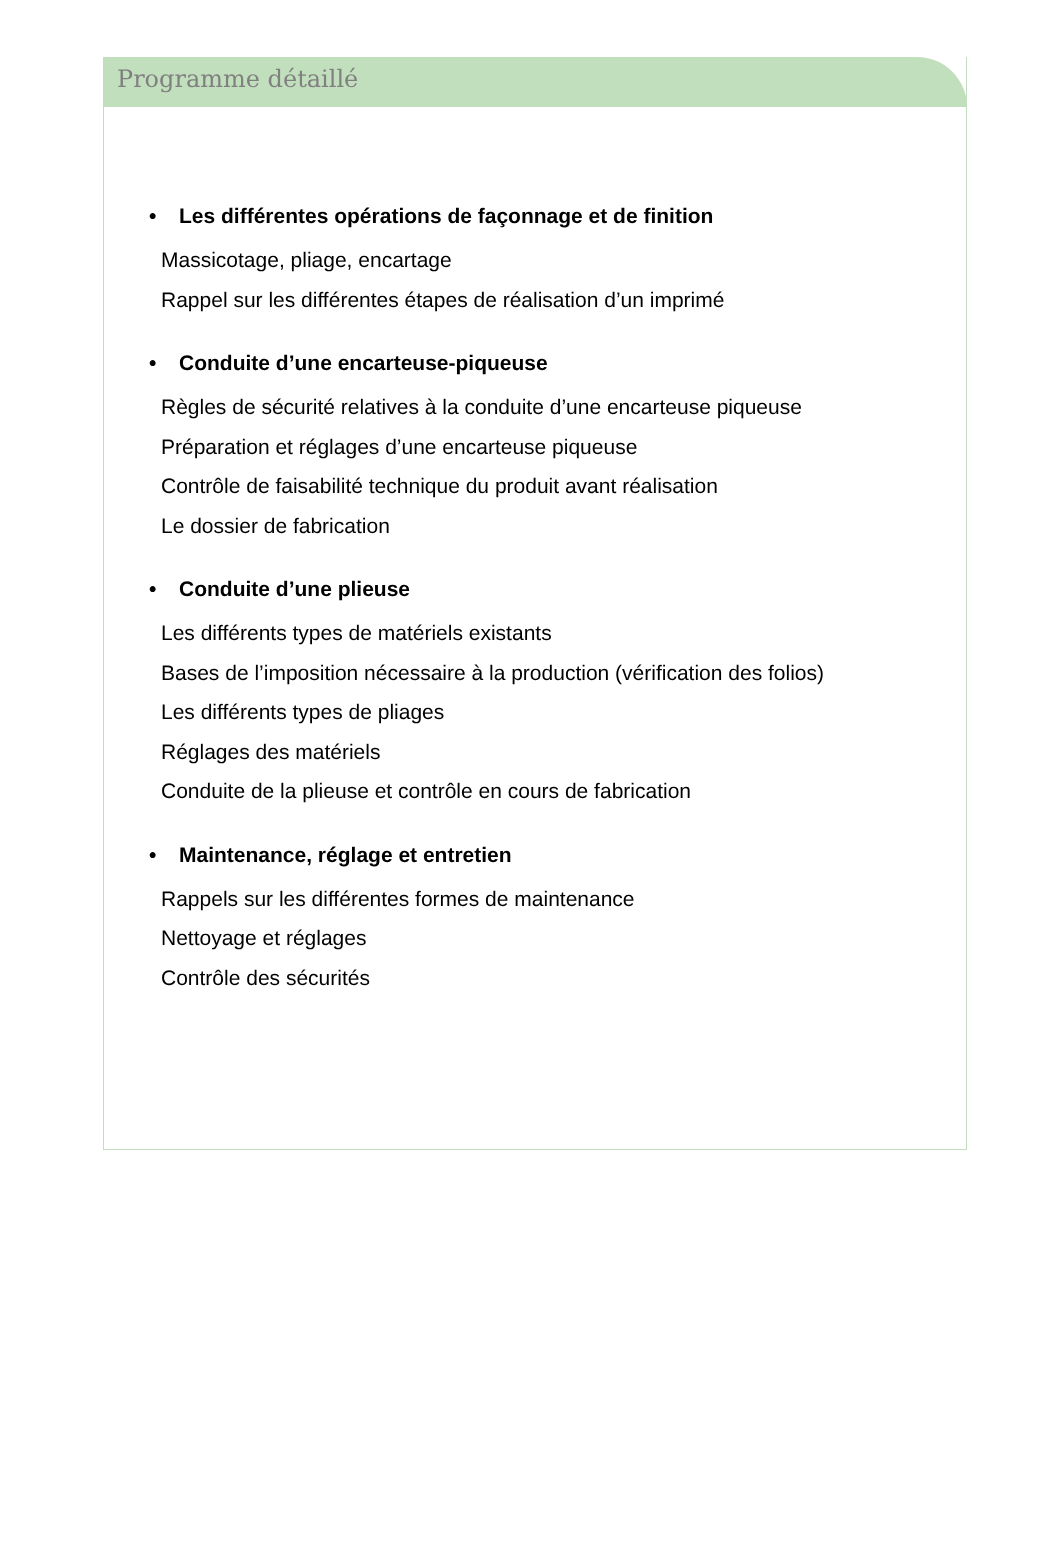Programme détaillé
• Les différentes opérations de façonnage et de finition
Massicotage, pliage, encartage
Rappel sur les différentes étapes de réalisation d’un imprimé
• Conduite d’une encarteuse-piqueuse
Règles de sécurité relatives à la conduite d’une encarteuse piqueuse
Préparation et réglages d’une encarteuse piqueuse
Contrôle de faisabilité technique du produit avant réalisation
Le dossier de fabrication
• Conduite d’une plieuse
Les différents types de matériels existants
Bases de l’imposition nécessaire à la production (vérification des folios)
Les différents types de pliages
Réglages des matériels
Conduite de la plieuse et contrôle en cours de fabrication
• Maintenance, réglage et entretien
Rappels sur les différentes formes de maintenance
Nettoyage et réglages
Contrôle des sécurités